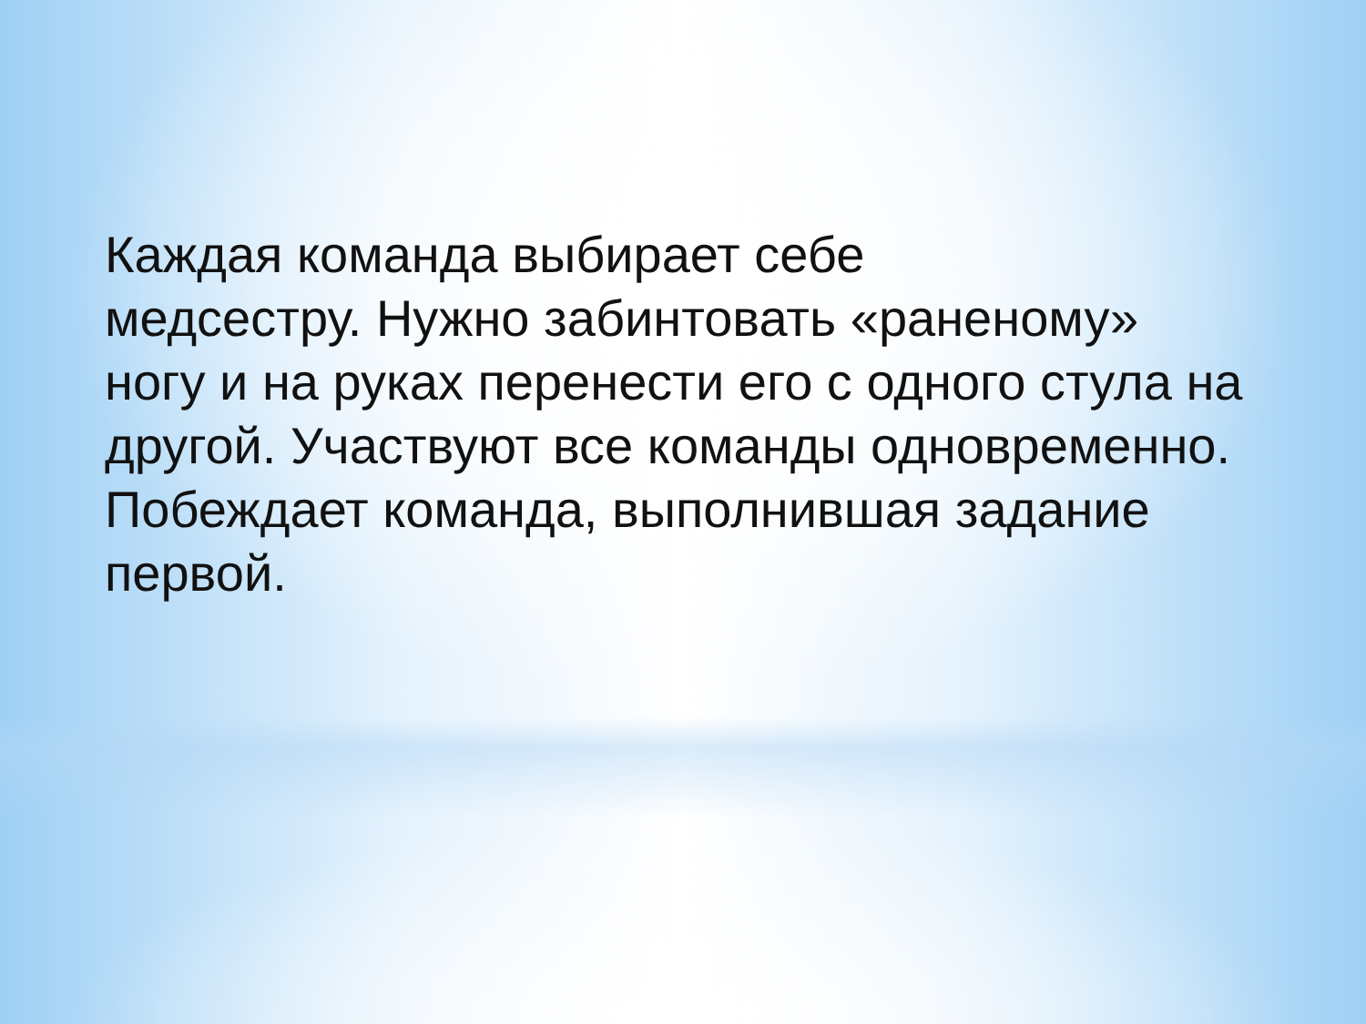Каждая команда выбирает себе
медсестру. Нужно забинтовать «раненому» ногу и на руках перенести его с одного стула на другой. Участвуют все команды одновременно. Побеждает команда, выполнившая задание первой.